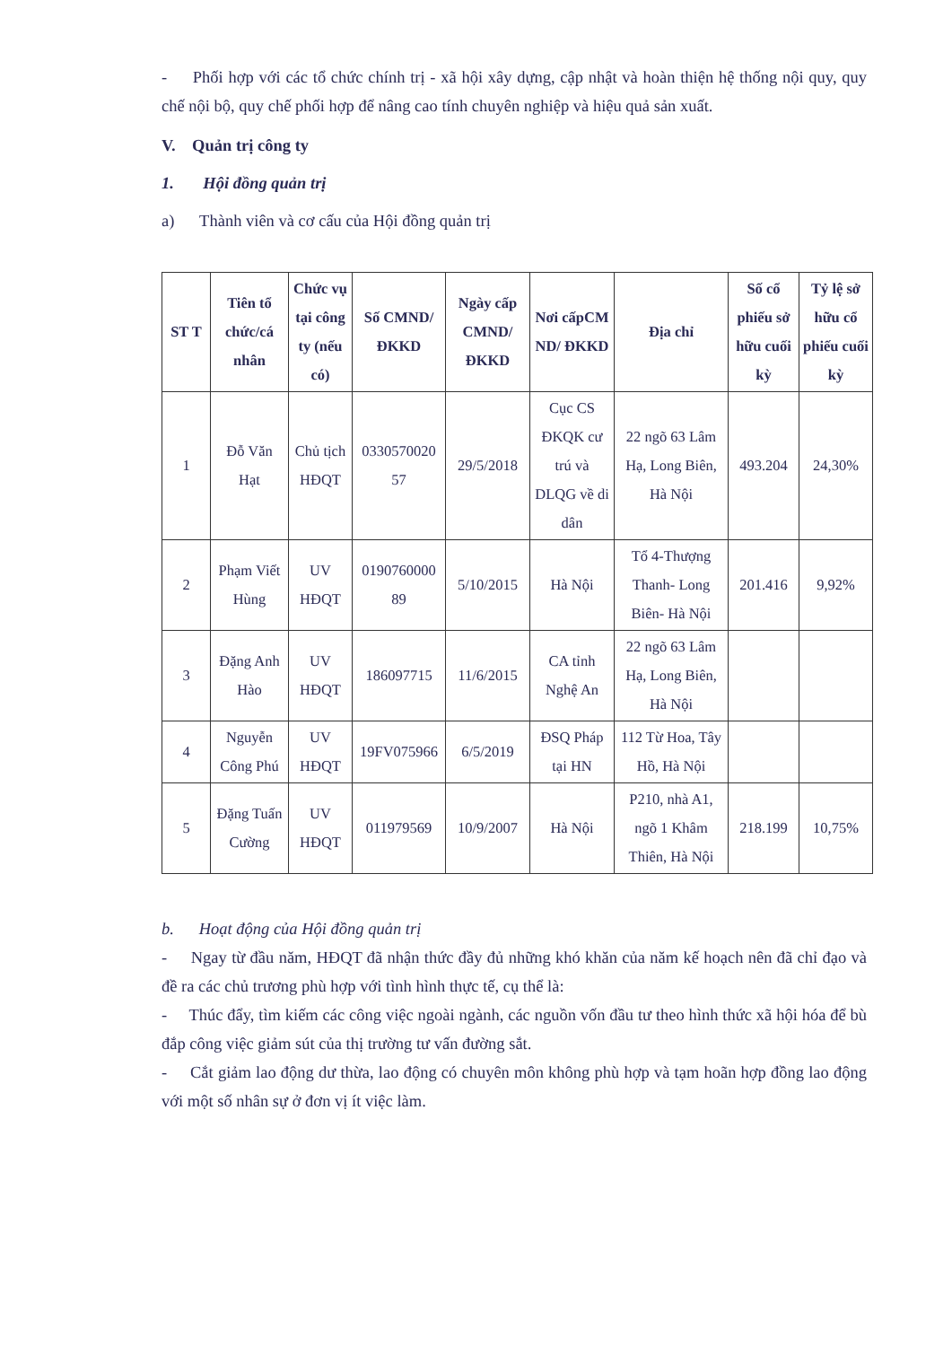- Phối hợp với các tổ chức chính trị - xã hội xây dựng, cập nhật và hoàn thiện hệ thống nội quy, quy chế nội bộ, quy chế phối hợp để nâng cao tính chuyên nghiệp và hiệu quả sản xuất.
V. Quản trị công ty
1. Hội đồng quản trị
a) Thành viên và cơ cấu của Hội đồng quản trị
| ST T | Tiên tổ chức/cá nhân | Chức vụ tại công ty (nếu có) | Số CMND/ ĐKKD | Ngày cấp CMND/ ĐKKD | Nơi cấpCM ND/ ĐKKD | Địa chỉ | Số cổ phiếu sở hữu cuối kỳ | Tỷ lệ sở hữu cổ phiếu cuối kỳ |
| --- | --- | --- | --- | --- | --- | --- | --- | --- |
| 1 | Đỗ Văn Hạt | Chủ tịch HĐQT | 0330570020 57 | 29/5/2018 | Cục CS ĐKQK cư trú và DLQG về di dân | 22 ngõ 63 Lâm Hạ, Long Biên, Hà Nội | 493.204 | 24,30% |
| 2 | Phạm Viết Hùng | UV HĐQT | 0190760000 89 | 5/10/2015 | Hà Nội | Tổ 4-Thượng Thanh- Long Biên- Hà Nội | 201.416 | 9,92% |
| 3 | Đặng Anh Hào | UV HĐQT | 186097715 | 11/6/2015 | CA tỉnh Nghệ An | 22 ngõ 63 Lâm Hạ, Long Biên, Hà Nội | | |
| 4 | Nguyễn Công Phú | UV HĐQT | 19FV075966 | 6/5/2019 | ĐSQ Pháp tại HN | 112 Từ Hoa, Tây Hồ, Hà Nội | | |
| 5 | Đặng Tuấn Cường | UV HĐQT | 011979569 | 10/9/2007 | Hà Nội | P210, nhà A1, ngõ 1 Khâm Thiên, Hà Nội | 218.199 | 10,75% |
b. Hoạt động của Hội đồng quản trị
- Ngay từ đầu năm, HĐQT đã nhận thức đầy đủ những khó khăn của năm kế hoạch nên đã chỉ đạo và đề ra các chủ trương phù hợp với tình hình thực tế, cụ thể là:
- Thúc đẩy, tìm kiếm các công việc ngoài ngành, các nguồn vốn đầu tư theo hình thức xã hội hóa để bù đắp công việc giảm sút của thị trường tư vấn đường sắt.
- Cắt giảm lao động dư thừa, lao động có chuyên môn không phù hợp và tạm hoãn hợp đồng lao động với một số nhân sự ở đơn vị ít việc làm.